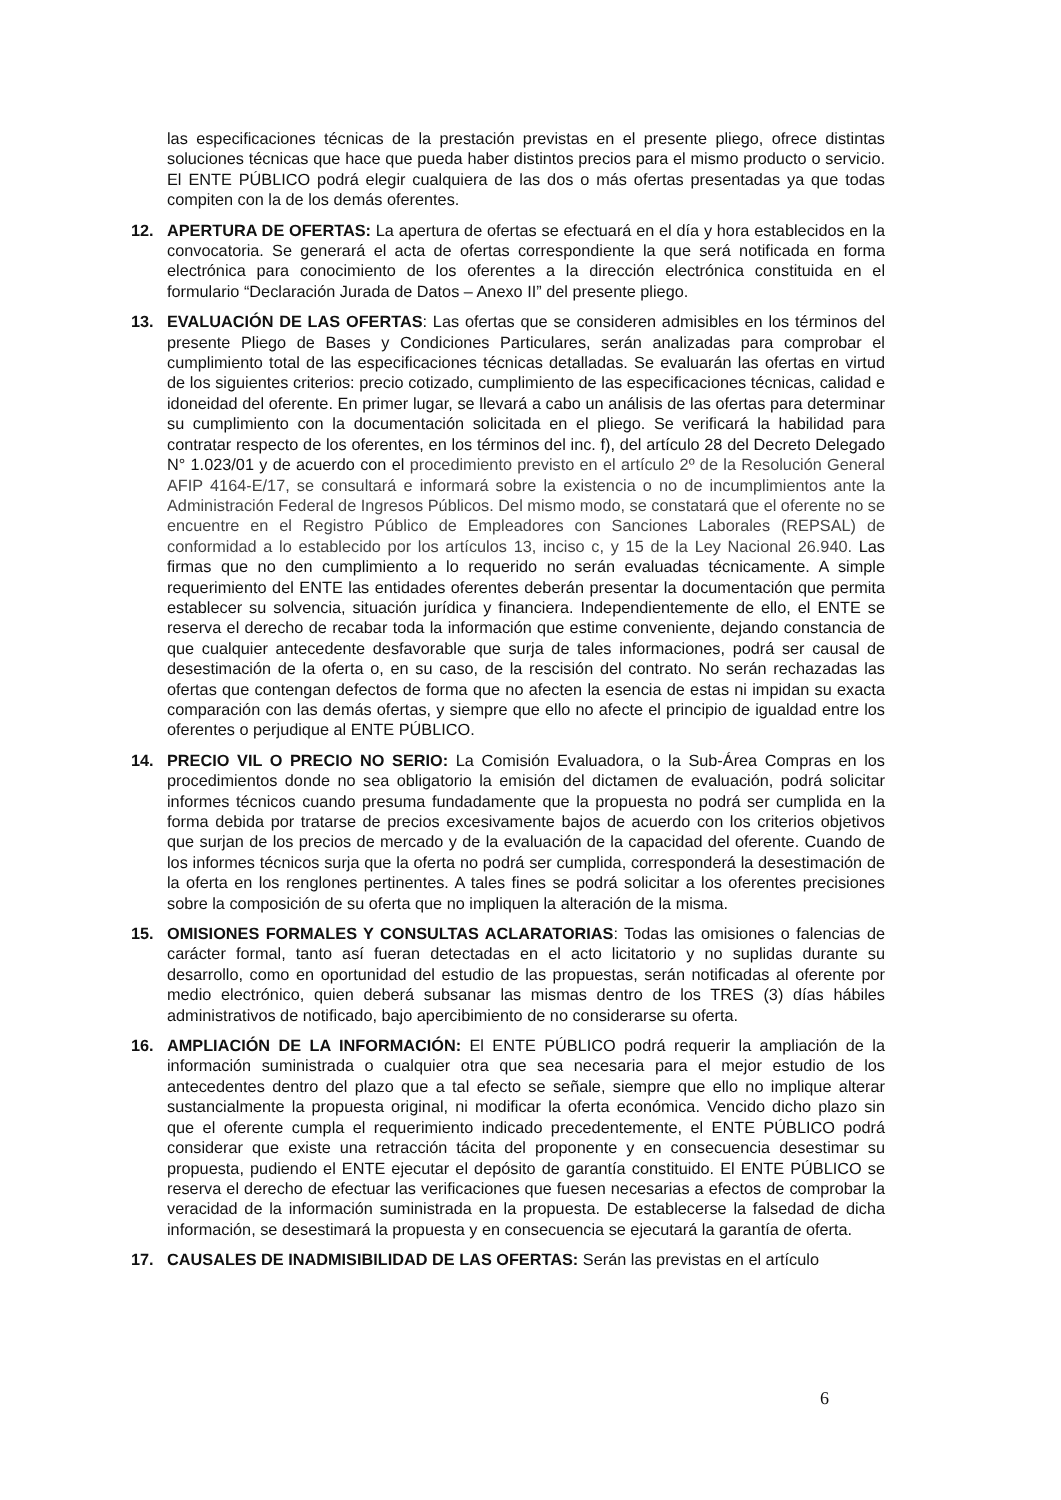las especificaciones técnicas de la prestación previstas en el presente pliego, ofrece distintas soluciones técnicas que hace que pueda haber distintos precios para el mismo producto o servicio. El ENTE PÚBLICO podrá elegir cualquiera de las dos o más ofertas presentadas ya que todas compiten con la de los demás oferentes.
12. APERTURA DE OFERTAS: La apertura de ofertas se efectuará en el día y hora establecidos en la convocatoria. Se generará el acta de ofertas correspondiente la que será notificada en forma electrónica para conocimiento de los oferentes a la dirección electrónica constituida en el formulario “Declaración Jurada de Datos – Anexo II” del presente pliego.
13. EVALUACIÓN DE LAS OFERTAS: Las ofertas que se consideren admisibles en los términos del presente Pliego de Bases y Condiciones Particulares, serán analizadas para comprobar el cumplimiento total de las especificaciones técnicas detalladas. Se evaluarán las ofertas en virtud de los siguientes criterios: precio cotizado, cumplimiento de las especificaciones técnicas, calidad e idoneidad del oferente. En primer lugar, se llevará a cabo un análisis de las ofertas para determinar su cumplimiento con la documentación solicitada en el pliego. Se verificará la habilidad para contratar respecto de los oferentes, en los términos del inc. f), del artículo 28 del Decreto Delegado N° 1.023/01 y de acuerdo con el procedimiento previsto en el artículo 2º de la Resolución General AFIP 4164-E/17, se consultará e informará sobre la existencia o no de incumplimientos ante la Administración Federal de Ingresos Públicos. Del mismo modo, se constatará que el oferente no se encuentre en el Registro Público de Empleadores con Sanciones Laborales (REPSAL) de conformidad a lo establecido por los artículos 13, inciso c, y 15 de la Ley Nacional 26.940. Las firmas que no den cumplimiento a lo requerido no serán evaluadas técnicamente. A simple requerimiento del ENTE las entidades oferentes deberán presentar la documentación que permita establecer su solvencia, situación jurídica y financiera. Independientemente de ello, el ENTE se reserva el derecho de recabar toda la información que estime conveniente, dejando constancia de que cualquier antecedente desfavorable que surja de tales informaciones, podrá ser causal de desestimación de la oferta o, en su caso, de la rescisión del contrato. No serán rechazadas las ofertas que contengan defectos de forma que no afecten la esencia de estas ni impidan su exacta comparación con las demás ofertas, y siempre que ello no afecte el principio de igualdad entre los oferentes o perjudique al ENTE PÚBLICO.
14. PRECIO VIL O PRECIO NO SERIO: La Comisión Evaluadora, o la Sub-Área Compras en los procedimientos donde no sea obligatorio la emisión del dictamen de evaluación, podrá solicitar informes técnicos cuando presuma fundadamente que la propuesta no podrá ser cumplida en la forma debida por tratarse de precios excesivamente bajos de acuerdo con los criterios objetivos que surjan de los precios de mercado y de la evaluación de la capacidad del oferente. Cuando de los informes técnicos surja que la oferta no podrá ser cumplida, corresponderá la desestimación de la oferta en los renglones pertinentes. A tales fines se podrá solicitar a los oferentes precisiones sobre la composición de su oferta que no impliquen la alteración de la misma.
15. OMISIONES FORMALES Y CONSULTAS ACLARATORIAS: Todas las omisiones o falencias de carácter formal, tanto así fueran detectadas en el acto licitatorio y no suplidas durante su desarrollo, como en oportunidad del estudio de las propuestas, serán notificadas al oferente por medio electrónico, quien deberá subsanar las mismas dentro de los TRES (3) días hábiles administrativos de notificado, bajo apercibimiento de no considerarse su oferta.
16. AMPLIACIÓN DE LA INFORMACIÓN: El ENTE PÚBLICO podrá requerir la ampliación de la información suministrada o cualquier otra que sea necesaria para el mejor estudio de los antecedentes dentro del plazo que a tal efecto se señale, siempre que ello no implique alterar sustancialmente la propuesta original, ni modificar la oferta económica. Vencido dicho plazo sin que el oferente cumpla el requerimiento indicado precedentemente, el ENTE PÚBLICO podrá considerar que existe una retracción tácita del proponente y en consecuencia desestimar su propuesta, pudiendo el ENTE ejecutar el depósito de garantía constituido. El ENTE PÚBLICO se reserva el derecho de efectuar las verificaciones que fuesen necesarias a efectos de comprobar la veracidad de la información suministrada en la propuesta. De establecerse la falsedad de dicha información, se desestimará la propuesta y en consecuencia se ejecutará la garantía de oferta.
17. CAUSALES DE INADMISIBILIDAD DE LAS OFERTAS: Serán las previstas en el artículo
6